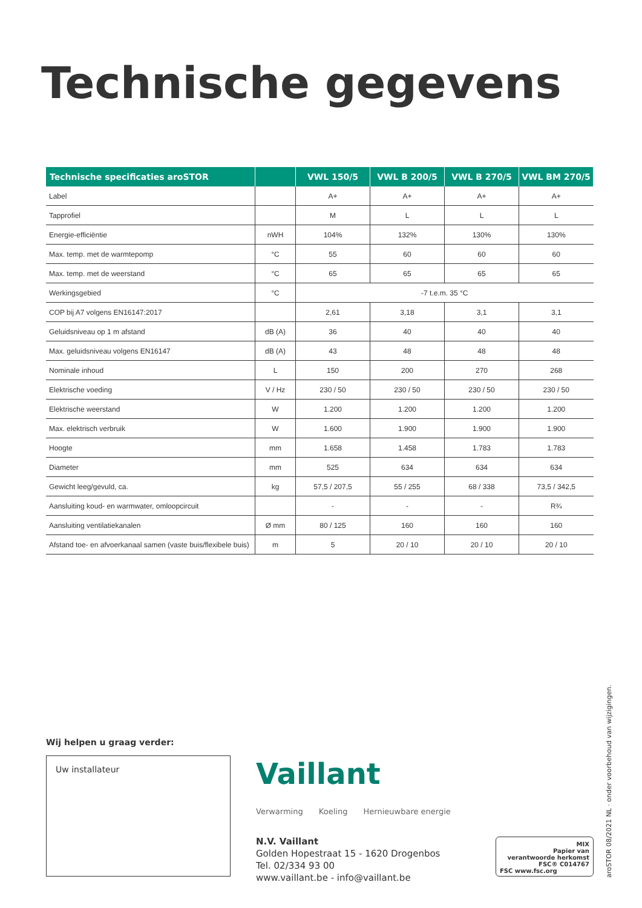Technische gegevens
| Technische specificaties aroSTOR | | VWL 150/5 | VWL B 200/5 | VWL B 270/5 | VWL BM 270/5 |
| --- | --- | --- | --- | --- | --- |
| Label | | A+ | A+ | A+ | A+ |
| Tapprofiel | | M | L | L | L |
| Energie-efficiëntie | nWH | 104% | 132% | 130% | 130% |
| Max. temp. met de warmtepomp | °C | 55 | 60 | 60 | 60 |
| Max. temp. met de weerstand | °C | 65 | 65 | 65 | 65 |
| Werkingsgebied | °C | -7 t.e.m. 35 °C | | | |
| COP bij A7 volgens EN16147:2017 | | 2,61 | 3,18 | 3,1 | 3,1 |
| Geluidsniveau op 1 m afstand | dB (A) | 36 | 40 | 40 | 40 |
| Max. geluidsniveau volgens EN16147 | dB (A) | 43 | 48 | 48 | 48 |
| Nominale inhoud | L | 150 | 200 | 270 | 268 |
| Elektrische voeding | V / Hz | 230 / 50 | 230 / 50 | 230 / 50 | 230 / 50 |
| Elektrische weerstand | W | 1.200 | 1.200 | 1.200 | 1.200 |
| Max. elektrisch verbruik | W | 1.600 | 1.900 | 1.900 | 1.900 |
| Hoogte | mm | 1.658 | 1.458 | 1.783 | 1.783 |
| Diameter | mm | 525 | 634 | 634 | 634 |
| Gewicht leeg/gevuld, ca. | kg | 57,5 / 207,5 | 55 / 255 | 68 / 338 | 73,5 / 342,5 |
| Aansluiting koud- en warmwater, omloopcircuit | | - | - | - | R¾ |
| Aansluiting ventilatiekanalen | Ø mm | 80 / 125 | 160 | 160 | 160 |
| Afstand toe- en afvoerkanaal samen (vaste buis/flexibele buis) | m | 5 | 20 / 10 | 20 / 10 | 20 / 10 |
Wij helpen u graag verder:
Uw installateur Vaillant
Verwarming Koeling Hernieuwbare energie
N.V. Vaillant
Golden Hopestraat 15 - 1620 Drogenbos
Tel. 02/334 93 00
www.vaillant.be - info@vaillant.be
MIX
Papier van
verantwoorde herkomst
FSC® C014767
FSC www.fsc.org
aroSTOR 08/2021 NL · onder voorbehoud van wijzigingen.